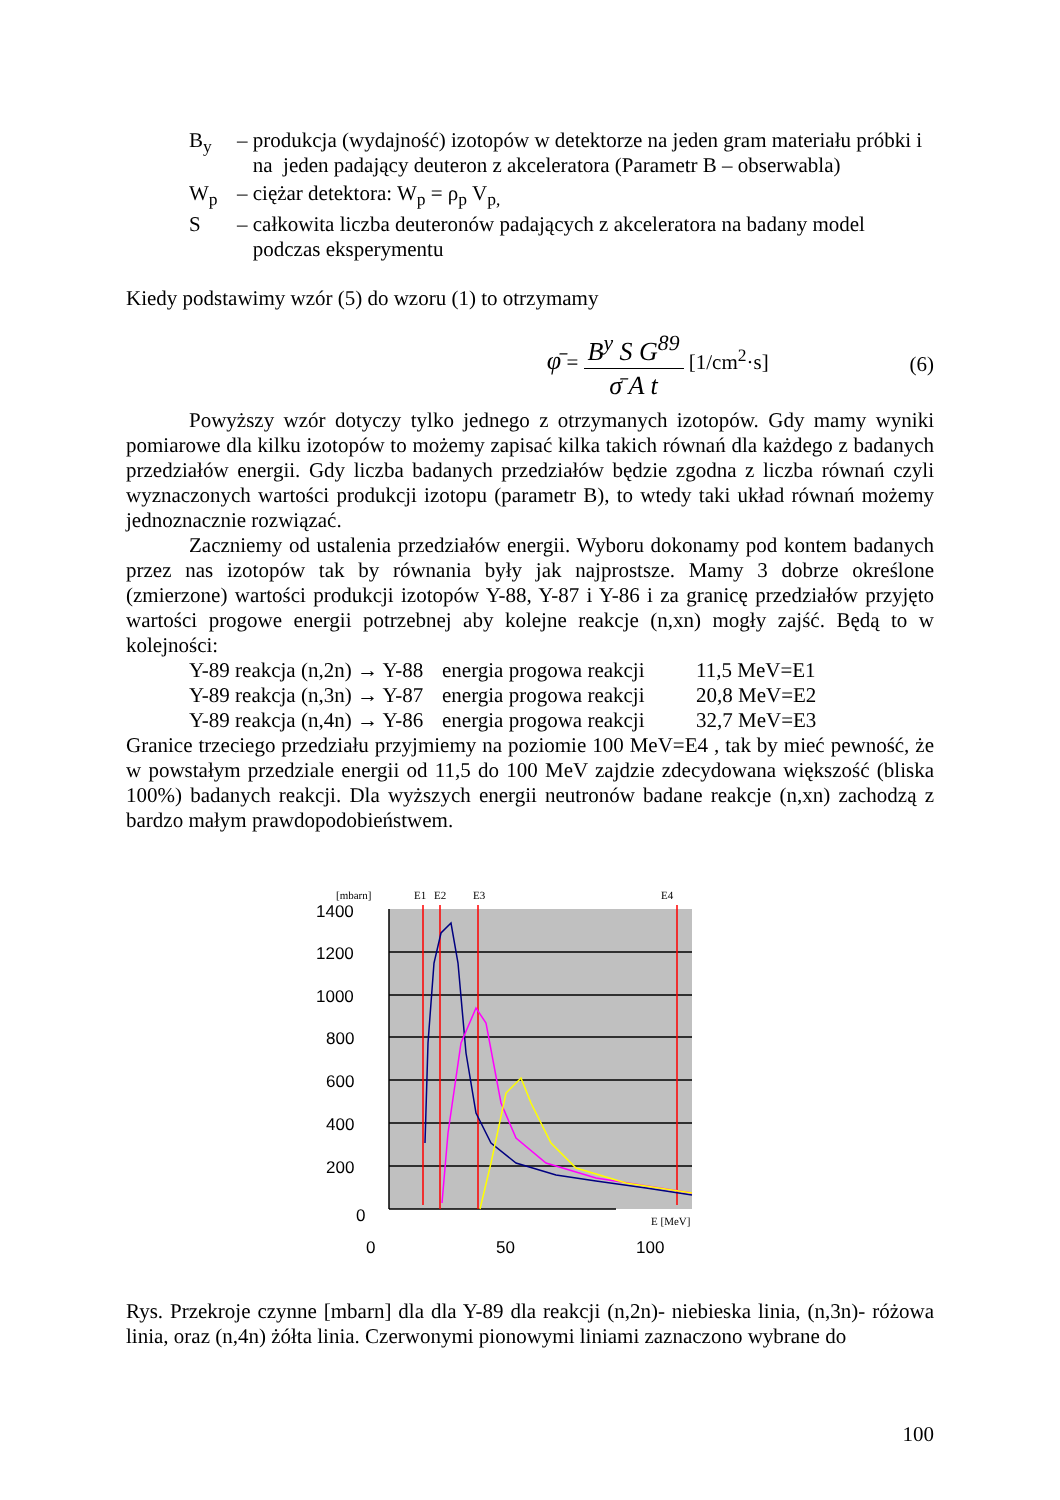B<sub>y</sub> – produkcja (wydajność) izotopów w detektorze na jeden gram materiału próbki i
na jeden padający deuteron z akceleratora (Parametr B – obserwabla)
W<sub>p</sub> – ciężar detektora: W<sub>p</sub> = ρ<sub>p</sub> V<sub>p,</sub>
S – całkowita liczba deuteronów padających z akceleratora na badany model
podczas eksperymentu
Kiedy podstawimy wzór (5) do wzoru (1) to otrzymamy
φ̄ =
B<sup>y</sup> S G<sup>89</sup>
σ̄ A t
[1/cm<sup>2</sup>·s] (6)
Powyższy wzór dotyczy tylko jednego z otrzymanych izotopów. Gdy mamy wyniki pomiarowe dla kilku izotopów to możemy zapisać kilka takich równań dla każdego z badanych przedziałów energii. Gdy liczba badanych przedziałów będzie zgodna z liczba równań czyli wyznaczonych wartości produkcji izotopu (parametr B), to wtedy taki układ równań możemy jednoznacznie rozwiązać.
Zaczniemy od ustalenia przedziałów energii. Wyboru dokonamy pod kontem badanych przez nas izotopów tak by równania były jak najprostsze. Mamy 3 dobrze określone (zmierzone) wartości produkcji izotopów Y-88, Y-87 i Y-86 i za granicę przedziałów przyjęto wartości progowe energii potrzebnej aby kolejne reakcje (n,xn) mogły zajść. Będą to w kolejności:
Y-89 reakcja (n,2n) → Y-88 energia progowa reakcji 11,5 MeV=E1
Y-89 reakcja (n,3n) → Y-87 energia progowa reakcji 20,8 MeV=E2
Y-89 reakcja (n,4n) → Y-86 energia progowa reakcji 32,7 MeV=E3
Granice trzeciego przedziału przyjmiemy na poziomie 100 MeV=E4 , tak by mieć pewność, że w powstałym przedziale energii od 11,5 do 100 MeV zajdzie zdecydowana większość (bliska 100%) badanych reakcji. Dla wyższych energii neutronów badane reakcje (n,xn) zachodzą z bardzo małym prawdopodobieństwem.
[mbarn]
E1
E2
E3
E4
1400
1200
1000
800
600
400
200
0
0
50
100
E [MeV]
Rys. Przekroje czynne [mbarn] dla dla Y-89 dla reakcji (n,2n)- niebieska linia, (n,3n)- różowa linia, oraz (n,4n) żółta linia. Czerwonymi pionowymi liniami zaznaczono wybrane do
100